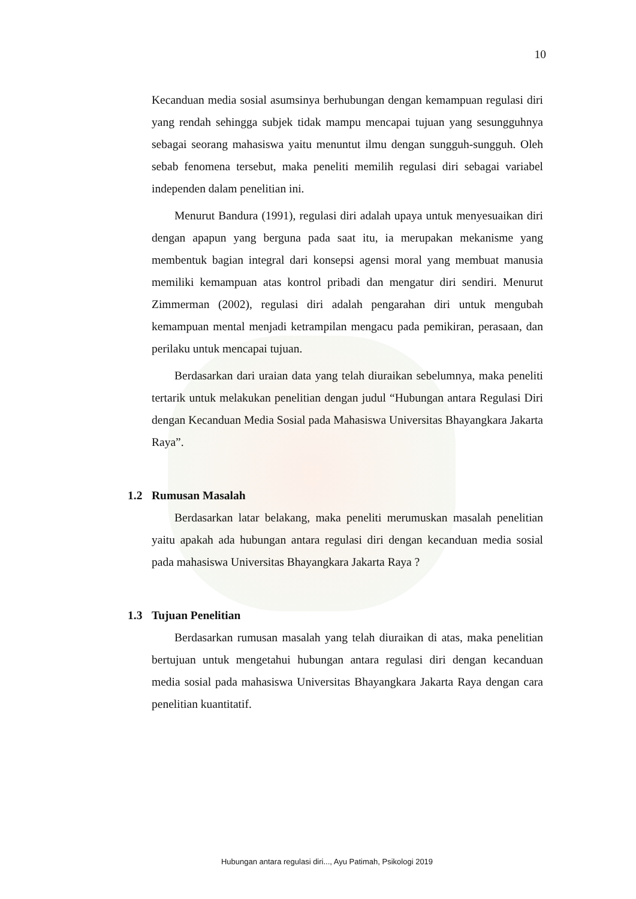10
Kecanduan media sosial asumsinya berhubungan dengan kemampuan regulasi diri yang rendah sehingga subjek tidak mampu mencapai tujuan yang sesungguhnya sebagai seorang mahasiswa yaitu menuntut ilmu dengan sungguh-sungguh. Oleh sebab fenomena tersebut, maka peneliti memilih regulasi diri sebagai variabel independen dalam penelitian ini.
Menurut Bandura (1991), regulasi diri adalah upaya untuk menyesuaikan diri dengan apapun yang berguna pada saat itu, ia merupakan mekanisme yang membentuk bagian integral dari konsepsi agensi moral yang membuat manusia memiliki kemampuan atas kontrol pribadi dan mengatur diri sendiri. Menurut Zimmerman (2002), regulasi diri adalah pengarahan diri untuk mengubah kemampuan mental menjadi ketrampilan mengacu pada pemikiran, perasaan, dan perilaku untuk mencapai tujuan.
Berdasarkan dari uraian data yang telah diuraikan sebelumnya, maka peneliti tertarik untuk melakukan penelitian dengan judul “Hubungan antara Regulasi Diri dengan Kecanduan Media Sosial pada Mahasiswa Universitas Bhayangkara Jakarta Raya”.
1.2 Rumusan Masalah
Berdasarkan latar belakang, maka peneliti merumuskan masalah penelitian yaitu apakah ada hubungan antara regulasi diri dengan kecanduan media sosial pada mahasiswa Universitas Bhayangkara Jakarta Raya ?
1.3 Tujuan Penelitian
Berdasarkan rumusan masalah yang telah diuraikan di atas, maka penelitian bertujuan untuk mengetahui hubungan antara regulasi diri dengan kecanduan media sosial pada mahasiswa Universitas Bhayangkara Jakarta Raya dengan cara penelitian kuantitatif.
Hubungan antara regulasi diri..., Ayu Patimah, Psikologi 2019